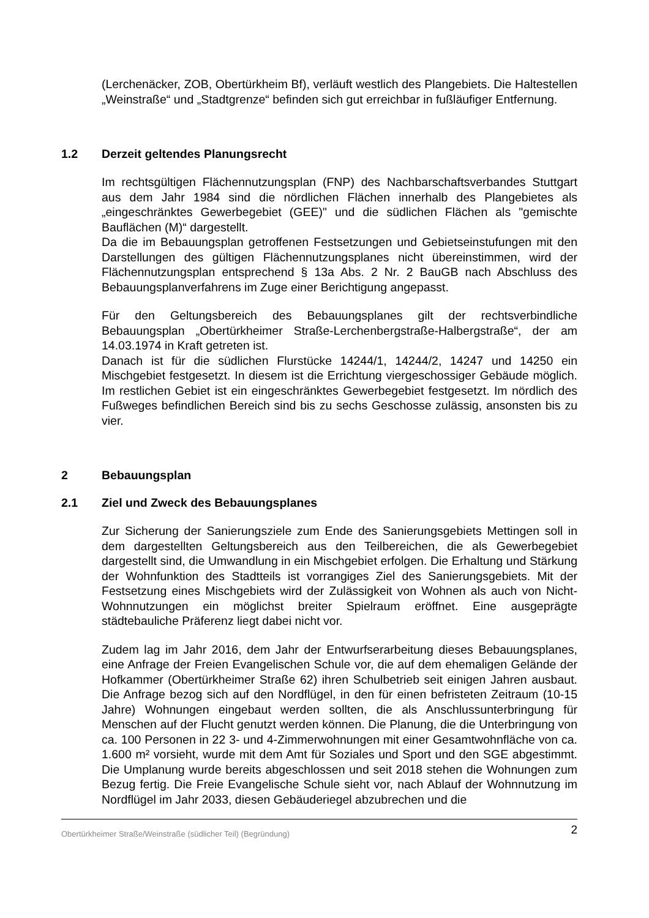(Lerchenäcker, ZOB, Obertürkheim Bf), verläuft westlich des Plangebiets. Die Haltestellen „Weinstraße“ und „Stadtgrenze“ befinden sich gut erreichbar in fußläufiger Entfernung.
1.2 Derzeit geltendes Planungsrecht
Im rechtsgültigen Flächennutzungsplan (FNP) des Nachbarschaftsverbandes Stuttgart aus dem Jahr 1984 sind die nördlichen Flächen innerhalb des Plangebietes als „eingeschränktes Gewerbegebiet (GEE)" und die südlichen Flächen als "gemischte Bauflächen (M)“ dargestellt.
Da die im Bebauungsplan getroffenen Festsetzungen und Gebietseinstufungen mit den Darstellungen des gültigen Flächennutzungsplanes nicht übereinstimmen, wird der Flächennutzungsplan entsprechend § 13a Abs. 2 Nr. 2 BauGB nach Abschluss des Bebauungsplanverfahrens im Zuge einer Berichtigung angepasst.
Für den Geltungsbereich des Bebauungsplanes gilt der rechtsverbindliche Bebauungsplan „Obertürkheimer Straße-Lerchenbergstraße-Halbergstraße“, der am 14.03.1974 in Kraft getreten ist.
Danach ist für die südlichen Flurstücke 14244/1, 14244/2, 14247 und 14250 ein Mischgebiet festgesetzt. In diesem ist die Errichtung viergeschossiger Gebäude möglich. Im restlichen Gebiet ist ein eingeschränktes Gewerbegebiet festgesetzt. Im nördlich des Fußweges befindlichen Bereich sind bis zu sechs Geschosse zulässig, ansonsten bis zu vier.
2 Bebauungsplan
2.1 Ziel und Zweck des Bebauungsplanes
Zur Sicherung der Sanierungsziele zum Ende des Sanierungsgebiets Mettingen soll in dem dargestellten Geltungsbereich aus den Teilbereichen, die als Gewerbegebiet dargestellt sind, die Umwandlung in ein Mischgebiet erfolgen. Die Erhaltung und Stärkung der Wohnfunktion des Stadtteils ist vorrangiges Ziel des Sanierungsgebiets. Mit der Festsetzung eines Mischgebiets wird der Zulässigkeit von Wohnen als auch von Nicht-Wohnnutzungen ein möglichst breiter Spielraum eröffnet. Eine ausgeprägte städtebauliche Präferenz liegt dabei nicht vor.
Zudem lag im Jahr 2016, dem Jahr der Entwurfserarbeitung dieses Bebauungsplanes, eine Anfrage der Freien Evangelischen Schule vor, die auf dem ehemaligen Gelände der Hofkammer (Obertürkheimer Straße 62) ihren Schulbetrieb seit einigen Jahren ausbaut. Die Anfrage bezog sich auf den Nordflügel, in den für einen befristeten Zeitraum (10-15 Jahre) Wohnungen eingebaut werden sollten, die als Anschlussunterbringung für Menschen auf der Flucht genutzt werden können. Die Planung, die die Unterbringung von ca. 100 Personen in 22 3- und 4-Zimmerwohnungen mit einer Gesamtwohnfläche von ca. 1.600 m² vorsieht, wurde mit dem Amt für Soziales und Sport und den SGE abgestimmt. Die Umplanung wurde bereits abgeschlossen und seit 2018 stehen die Wohnungen zum Bezug fertig. Die Freie Evangelische Schule sieht vor, nach Ablauf der Wohnnutzung im Nordflügel im Jahr 2033, diesen Gebäuderiegel abzubrechen und die
Obertürkheimer Straße/Weinstraße (südlicher Teil) (Begründung) 2